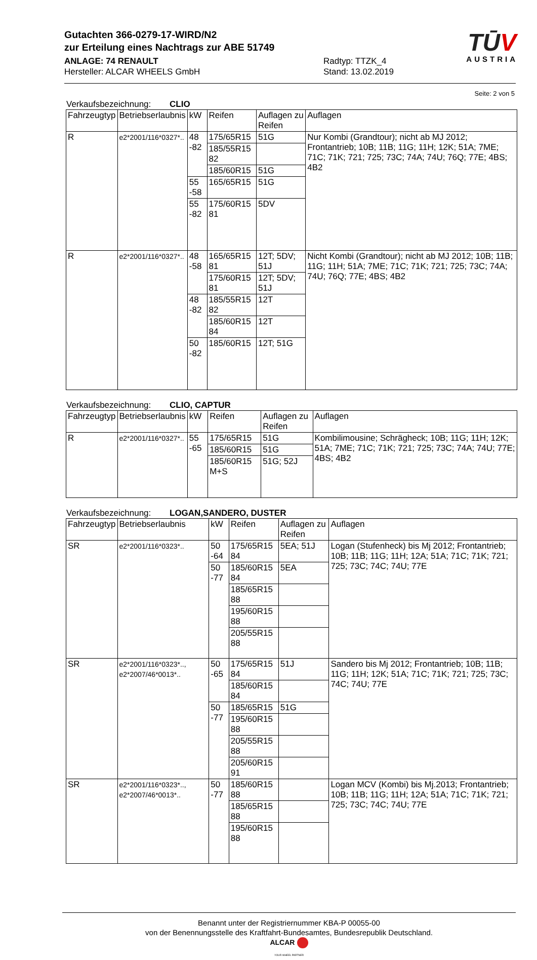TŪV
AUSTRIA
Gutachten 366-0279-17-WIRD/N2
zur Erteilung eines Nachtrags zur ABE 51749
ANLAGE: 74 RENAULT Radtyp: TTZK_4
Hersteller: ALCAR WHEELS GmbH Stand: 13.02.2019
Seite: 2 von 5
Verkaufsbezeichnung: CLIO
| Fahrzeugtyp | Betriebserlaubnis | kW | Reifen | Auflagen zu Reifen | Auflagen |
| --- | --- | --- | --- | --- | --- |
| R | e2*2001/116*0327*.. | 48 -82 | 175/65R15 | 51G | Nur Kombi (Grandtour); nicht ab MJ 2012; Frontantrieb; 10B; 11B; 11G; 11H; 12K; 51A; 7ME; 71C; 71K; 721; 725; 73C; 74A; 74U; 76Q; 77E; 4BS; 4B2 |
| | | | 185/55R15 82 | | |
| | | | 185/60R15 | 51G | |
| | | 55 -58 | 165/65R15 | 51G | |
| | | 55 -82 | 175/60R15 81 | 5DV | |
| R | e2*2001/116*0327*.. | 48 -58 | 165/65R15 81 | 12T; 5DV; 51J | Nicht Kombi (Grandtour); nicht ab MJ 2012; 10B; 11B; 11G; 11H; 51A; 7ME; 71C; 71K; 721; 725; 73C; 74A; 74U; 76Q; 77E; 4BS; 4B2 |
| | | | 175/60R15 81 | 12T; 5DV; 51J | |
| | | 48 -82 | 185/55R15 82 | 12T | |
| | | | 185/60R15 84 | 12T | |
| | | 50 -82 | 185/60R15 | 12T; 51G | |
Verkaufsbezeichnung: CLIO, CAPTUR
| Fahrzeugtyp | Betriebserlaubnis | kW | Reifen | Auflagen zu Reifen | Auflagen |
| --- | --- | --- | --- | --- | --- |
| R | e2*2001/116*0327*.. | 55 -65 | 175/65R15 | 51G | Kombilimousine; Schrägheck; 10B; 11G; 11H; 12K; 51A; 7ME; 71C; 71K; 721; 725; 73C; 74A; 74U; 77E; 4BS; 4B2 |
| | | | 185/60R15 | 51G | |
| | | | 185/60R15 M+S | 51G; 52J | |
Verkaufsbezeichnung: LOGAN,SANDERO, DUSTER
| Fahrzeugtyp | Betriebserlaubnis | kW | Reifen | Auflagen zu Reifen | Auflagen |
| --- | --- | --- | --- | --- | --- |
| SR | e2*2001/116*0323*.. | 50 -64 | 175/65R15 84 | 5EA; 51J | Logan (Stufenheck) bis Mj 2012; Frontantrieb; 10B; 11B; 11G; 11H; 12A; 51A; 71C; 71K; 721; 725; 73C; 74C; 74U; 77E |
| | | 50 -77 | 185/60R15 84 | 5EA | |
| | | | 185/65R15 88 | | |
| | | | 195/60R15 88 | | |
| | | | 205/55R15 88 | | |
| SR | e2*2001/116*0323*.., e2*2007/46*0013*.. | 50 -65 | 175/65R15 84 | 51J | Sandero bis Mj 2012; Frontantrieb; 10B; 11B; 11G; 11H; 12K; 51A; 71C; 71K; 721; 725; 73C; 74C; 74U; 77E |
| | | | 185/60R15 84 | | |
| | | 50 -77 | 185/65R15 | 51G | |
| | | | 195/60R15 88 | | |
| | | | 205/55R15 88 | | |
| | | | 205/60R15 91 | | |
| SR | e2*2001/116*0323*.., e2*2007/46*0013*.. | 50 -77 | 185/60R15 88 | | Logan MCV (Kombi) bis Mj.2013; Frontantrieb; 10B; 11B; 11G; 11H; 12A; 51A; 71C; 71K; 721; 725; 73C; 74C; 74U; 77E |
| | | | 185/65R15 88 | | |
| | | | 195/60R15 88 | | |
Benannt unter der Registriernummer KBA-P 00055-00
von der Benennungsstelle des Kraftfahrt-Bundesamtes, Bundesrepublik Deutschland.
ALCAR
YOUR WHEEL PARTNER